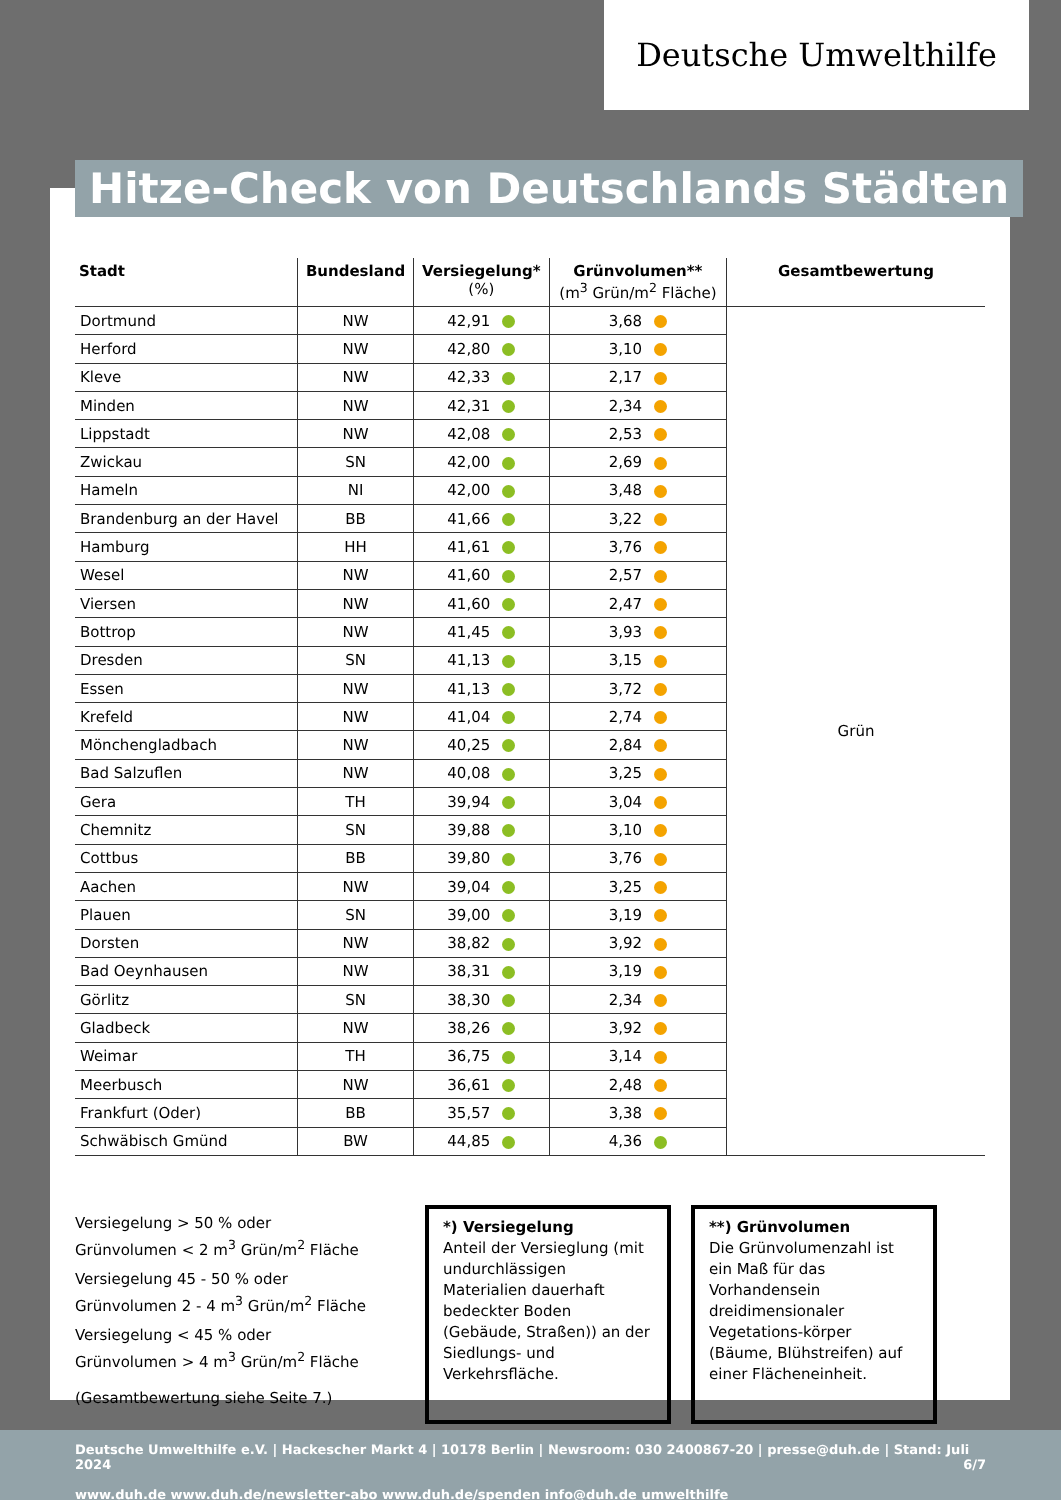Deutsche Umwelthilfe
Hitze-Check von Deutschlands Städten
| Stadt | Bundesland | Versiegelung* (%) | Grünvolumen** (m<sup>3</sup> Grün/m<sup>2</sup> Fläche) | Gesamtbewertung |
| --- | --- | --- | --- | --- |
| Dortmund | NW | 42,91 | 3,68 | Grün |
| Herford | NW | 42,80 | 3,10 | |
| Kleve | NW | 42,33 | 2,17 | |
| Minden | NW | 42,31 | 2,34 | |
| Lippstadt | NW | 42,08 | 2,53 | |
| Zwickau | SN | 42,00 | 2,69 | |
| Hameln | NI | 42,00 | 3,48 | |
| Brandenburg an der Havel | BB | 41,66 | 3,22 | |
| Hamburg | HH | 41,61 | 3,76 | |
| Wesel | NW | 41,60 | 2,57 | |
| Viersen | NW | 41,60 | 2,47 | |
| Bottrop | NW | 41,45 | 3,93 | |
| Dresden | SN | 41,13 | 3,15 | |
| Essen | NW | 41,13 | 3,72 | |
| Krefeld | NW | 41,04 | 2,74 | |
| Mönchengladbach | NW | 40,25 | 2,84 | |
| Bad Salzuflen | NW | 40,08 | 3,25 | |
| Gera | TH | 39,94 | 3,04 | |
| Chemnitz | SN | 39,88 | 3,10 | |
| Cottbus | BB | 39,80 | 3,76 | |
| Aachen | NW | 39,04 | 3,25 | |
| Plauen | SN | 39,00 | 3,19 | |
| Dorsten | NW | 38,82 | 3,92 | |
| Bad Oeynhausen | NW | 38,31 | 3,19 | |
| Görlitz | SN | 38,30 | 2,34 | |
| Gladbeck | NW | 38,26 | 3,92 | |
| Weimar | TH | 36,75 | 3,14 | |
| Meerbusch | NW | 36,61 | 2,48 | |
| Frankfurt (Oder) | BB | 35,57 | 3,38 | |
| Schwäbisch Gmünd | BW | 44,85 | 4,36 | |
Versiegelung > 50 % oder
Grünvolumen < 2 m<sup>3</sup> Grün/m<sup>2</sup> Fläche
Versiegelung 45 - 50 % oder
Grünvolumen 2 - 4 m<sup>3</sup> Grün/m<sup>2</sup> Fläche
Versiegelung < 45 % oder
Grünvolumen > 4 m<sup>3</sup> Grün/m<sup>2</sup> Fläche
(Gesamtbewertung siehe Seite 7.)
*) Versiegelung
Anteil der Versieglung (mit undurchlässigen Materialien dauerhaft bedeckter Boden (Gebäude, Straßen)) an der Siedlungs- und Verkehrsfläche.
**) Grünvolumen
Die Grünvolumenzahl ist ein Maß für das Vorhandensein dreidimensionaler Vegetations-körper (Bäume, Blühstreifen) auf einer Flächeneinheit.
Deutsche Umwelthilfe e.V. | Hackescher Markt 4 | 10178 Berlin | Newsroom: 030 2400867-20 | presse@duh.de | Stand: Juli 2024 6/7
www.duh.de www.duh.de/newsletter-abo www.duh.de/spenden info@duh.de umwelthilfe